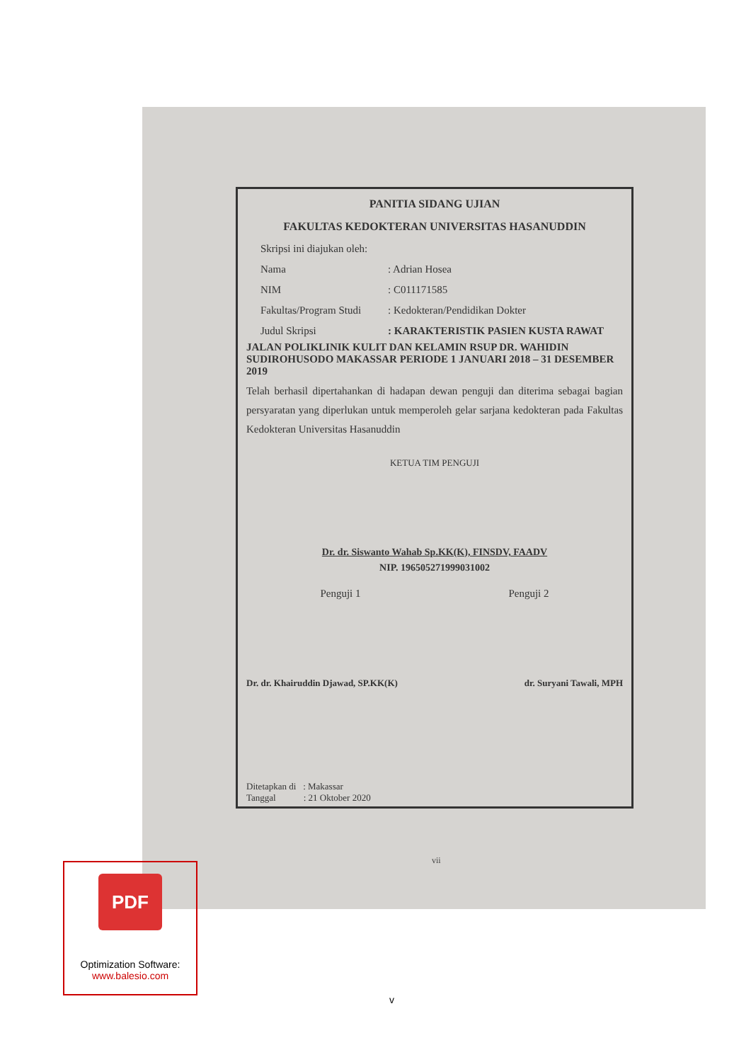PANITIA SIDANG UJIAN
FAKULTAS KEDOKTERAN UNIVERSITAS HASANUDDIN
Skripsi ini diajukan oleh:
Nama: Adrian Hosea
NIM: C011171585
Fakultas/Program Studi: Kedokteran/Pendidikan Dokter
Judul Skripsi: KARAKTERISTIK PASIEN KUSTA RAWAT
JALAN POLIKLINIK KULIT DAN KELAMIN RSUP DR. WAHIDIN SUDIROHUSODO MAKASSAR PERIODE 1 JANUARI 2018 – 31 DESEMBER 2019
Telah berhasil dipertahankan di hadapan dewan penguji dan diterima sebagai bagian persyaratan yang diperlukan untuk memperoleh gelar sarjana kedokteran pada Fakultas Kedokteran Universitas Hasanuddin
KETUA TIM PENGUJI
Dr. dr. Siswanto Wahab Sp.KK(K), FINSDV, FAADV
NIP. 196505271999031002
Penguji 1 Penguji 2
Dr. dr. Khairuddin Djawad, SP.KK(K) dr. Suryani Tawali, MPH
Ditetapkan di : Makassar
Tanggal : 21 Oktober 2020
vii
PDF
Optimization Software:
www.balesio.com
v